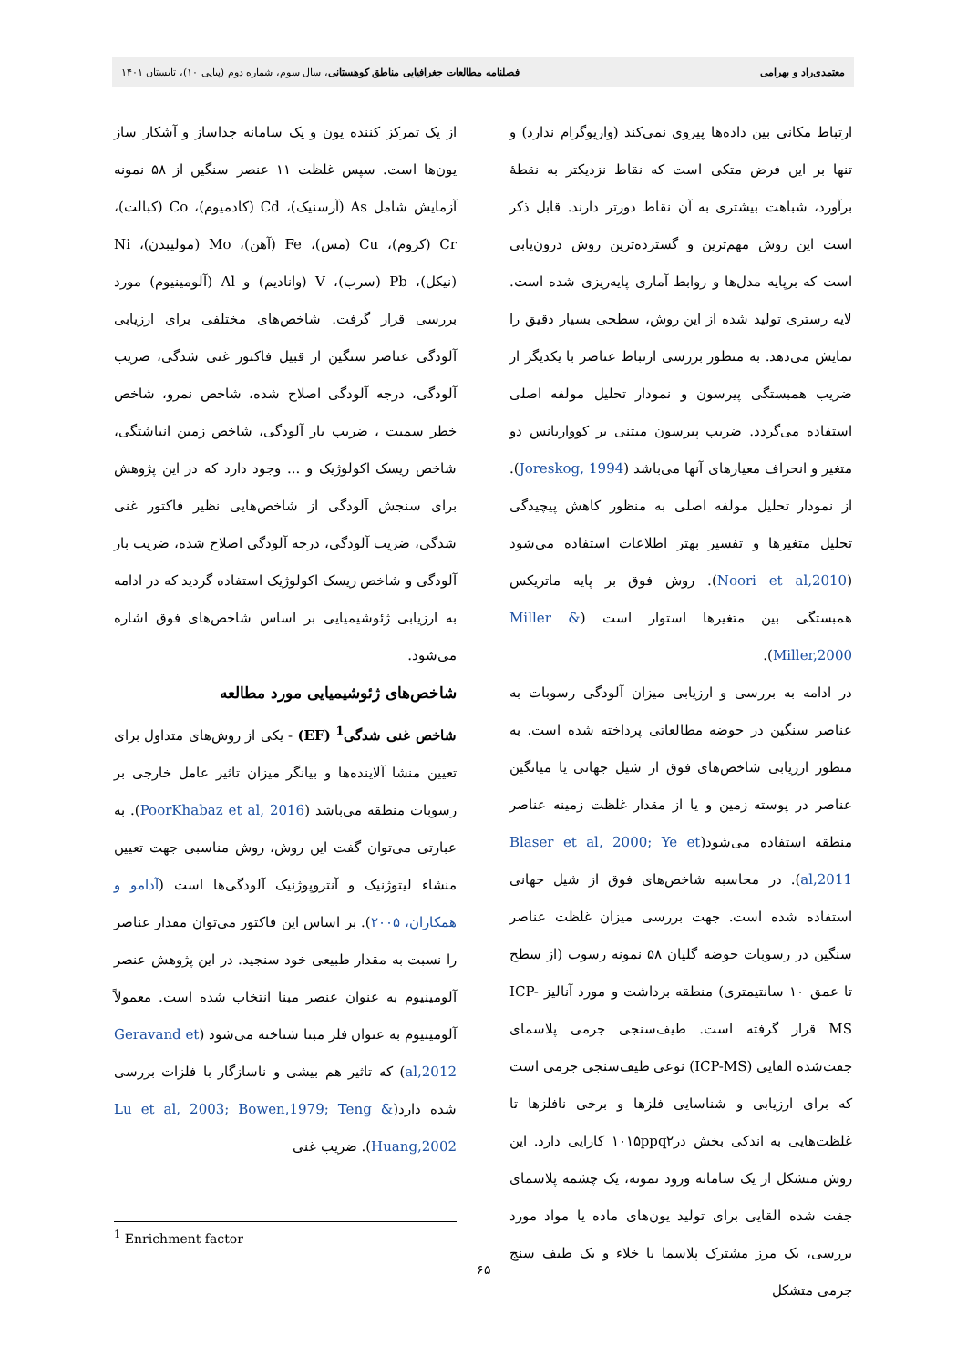معتمدی‌راد و بهرامی فصلنامه مطالعات جغرافیایی مناطق کوهستانی، سال سوم، شماره دوم (پیاپی ۱۰)، تابستان ۱۴۰۱
ارتباط مکانی بین داده‌ها پیروی نمی‌کند (واریوگرام ندارد) و تنها بر این فرض متکی است که نقاط نزدیکتر به نقطهٔ برآورد، شباهت بیشتری به آن نقاط دورتر دارند. قابل ذکر است این روش مهم‌ترین و گسترده‌ترین روش درون‌یابی است که برپایه مدل‌ها و روابط آماری پایه‌ریزی شده است. لایه رستری تولید شده از این روش، سطحی بسیار دقیق را نمایش می‌دهد. به منظور بررسی ارتباط عناصر با یکدیگر از ضریب همبستگی پیرسون و نمودار تحلیل مولفه اصلی استفاده می‌گردد. ضریب پیرسون مبتنی بر کوواریانس دو متغیر و انحراف معیارهای آنها می‌باشد (Joreskog, 1994). از نمودار تحلیل مولفه اصلی به منظور کاهش پیچیدگی تحلیل متغیرها و تفسیر بهتر اطلاعات استفاده می‌شود (Noori et al,2010). روش فوق بر پایه ماتریکس همبستگی بین متغیرها استوار است (Miller & Miller,2000).
در ادامه به بررسی و ارزیابی میزان آلودگی رسوبات به عناصر سنگین در حوضه مطالعاتی پرداخته شده است. به منظور ارزیابی شاخص‌های فوق از شیل جهانی یا میانگین عناصر در پوسته زمین و یا از مقدار غلظت زمینه عناصر منطقه استفاده می‌شود(Blaser et al, 2000; Ye et al,2011). در محاسبه شاخص‌های فوق از شیل جهانی استفاده شده است. جهت بررسی میزان غلظت عناصر سنگین در رسوبات حوضه گلیان ۵۸ نمونه رسوب (از سطح تا عمق ۱۰ سانتیمتری) منطقه برداشت و مورد آنالیز ICP-MS قرار گرفته است. طیف‌سنجی جرمی پلاسمای جفت‌شده القایی (ICP-MS) نوعی طیف‌سنجی جرمی است که برای ارزیابی و شناسایی فلزها و برخی نافلزها تا غلظت‌هایی به اندکی بخش در۱۰۱۵ppq۲ کارایی دارد. این روش متشکل از یک سامانه ورود نمونه، یک چشمه پلاسمای جفت شده القایی برای تولید یون‌های ماده یا مواد مورد بررسی، یک مرز مشترک پلاسما با خلاء و یک طیف سنج جرمی متشکل
از یک تمرکز کننده یون و یک سامانه جداساز و آشکار ساز یون‌ها است. سپس غلظت ۱۱ عنصر سنگین از ۵۸ نمونه آزمایش شامل As (آرسنیک)، Cd (کادمیوم)، Co (کبالت)، Cr (کروم)، Cu (مس)، Fe (آهن)، Mo (مولیبدن)، Ni (نیکل)، Pb (سرب)، V (وانادیم) و Al (آلومینیوم) مورد بررسی قرار گرفت. شاخص‌های مختلفی برای ارزیابی آلودگی عناصر سنگین از قبیل فاکتور غنی شدگی، ضریب آلودگی، درجه آلودگی اصلاح شده، شاخص نمرو، شاخص خطر سمیت ، ضریب بار آلودگی، شاخص زمین انباشتگی، شاخص ریسک اکولوژیک و ... وجود دارد که در این پژوهش برای سنجش آلودگی از شاخص‌هایی نظیر فاکتور غنی شدگی، ضریب آلودگی، درجه آلودگی اصلاح شده، ضریب بار آلودگی و شاخص ریسک اکولوژیک استفاده گردید که در ادامه به ارزیابی ژئوشیمیایی بر اساس شاخص‌های فوق اشاره می‌شود.
شاخص‌های ژئوشیمیایی مورد مطالعه
شاخص غنی شدگی<sup>1</sup> (EF) - یکی از روش‌های متداول برای تعیین منشا آلاینده‌ها و بیانگر میزان تاثیر عامل خارجی بر رسوبات منطقه می‌باشد (PoorKhabaz et al, 2016). به عبارتی می‌توان گفت این روش، روش مناسبی جهت تعیین منشاء لیتوژنیک و آنتروپوژنیک آلودگی‌ها است (آدامو و همکاران، ۲۰۰۵). بر اساس این فاکتور می‌توان مقدار عناصر را نسبت به مقدار طبیعی خود سنجید. در این پژوهش عنصر آلومینیوم به عنوان عنصر مبنا انتخاب شده است. معمولاً آلومینیوم به عنوان فلز مبنا شناخته می‌شود (Geravand et al,2012) که تاثیر هم بیشی و ناسازگار با فلزات بررسی شده دارد(Lu et al, 2003; Bowen,1979; Teng & Huang,2002). ضریب غنی
<sup>1</sup> Enrichment factor
۶۵